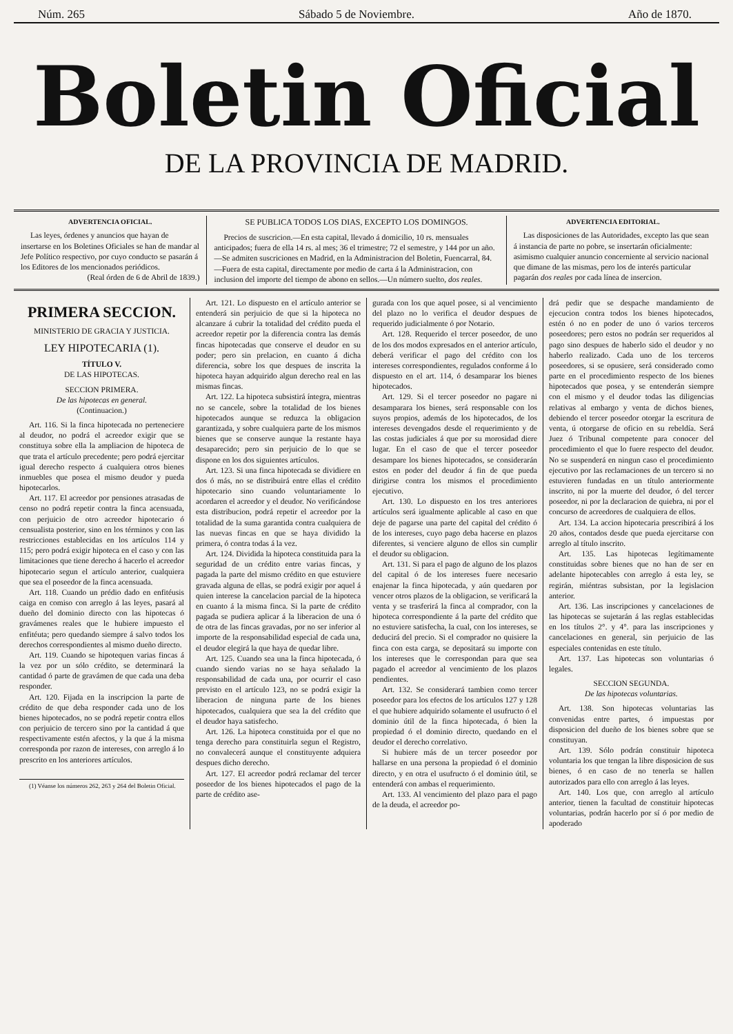Núm. 265 Sábado 5 de Noviembre. Año de 1870.
Boletin Oficial
DE LA PROVINCIA DE MADRID.
ADVERTENCIA OFICIAL.
Las leyes, órdenes y anuncios que hayan de insertarse en los Boletines Oficiales se han de mandar al Jefe Político respectivo, por cuyo conducto se pasarán á los Editores de los mencionados periódicos.
(Real órden de 6 de Abril de 1839.)
SE PUBLICA TODOS LOS DIAS, EXCEPTO LOS DOMINGOS.
Precios de suscricion.—En esta capital, llevado á domicilio, 10 rs. mensuales anticipados; fuera de ella 14 rs. al mes; 36 el trimestre; 72 el semestre, y 144 por un año.—Se admiten suscriciones en Madrid, en la Administracion del Boletin, Fuencarral, 84.—Fuera de esta capital, directamente por medio de carta á la Administracion, con inclusion del importe del tiempo de abono en sellos.—Un número suelto, dos reales.
ADVERTENCIA EDITORIAL.
Las disposiciones de las Autoridades, excepto las que sean á instancia de parte no pobre, se insertarán oficialmente: asimismo cualquier anuncio concerniente al servicio nacional que dimane de las mismas, pero los de interés particular pagarán dos reales por cada línea de insercion.
PRIMERA SECCION.
MINISTERIO DE GRACIA Y JUSTICIA.
LEY HIPOTECARIA (1).
TÍTULO V.
DE LAS HIPOTECAS.
SECCION PRIMERA.
De las hipotecas en general.
(Continuacion.)
Art. 116. Si la finca hipotecada no perteneciere al deudor, no podrá el acreedor exigir que se constituya sobre ella la ampliacion de hipoteca de que trata el artículo precedente; pero podrá ejercitar igual derecho respecto á cualquiera otros bienes inmuebles que posea el mismo deudor y pueda hipotecarlos.
Art. 117. El acreedor por pensiones atrasadas de censo no podrá repetir contra la finca acensuada, con perjuicio de otro acreedor hipotecario ó censualista posterior, sino en los términos y con las restricciones establecidas en los artículos 114 y 115; pero podrá exigir hipoteca en el caso y con las limitaciones que tiene derecho á hacerlo el acreedor hipotecario segun el artículo anterior, cualquiera que sea el poseedor de la finca acensuada.
Art. 118. Cuando un prédio dado en enfitéusis caiga en comiso con arreglo á las leyes, pasará al dueño del dominio directo con las hipotecas ó gravámenes reales que le hubiere impuesto el enfitéuta; pero quedando siempre á salvo todos los derechos correspondientes al mismo dueño directo.
Art. 119. Cuando se hipotequen varias fincas á la vez por un sólo crédito, se determinará la cantidad ó parte de gravámen de que cada una deba responder.
Art. 120. Fijada en la inscripcion la parte de crédito de que deba responder cada uno de los bienes hipotecados, no se podrá repetir contra ellos con perjuicio de tercero sino por la cantidad á que respectivamente estén afectos, y la que á la misma corresponda por razon de intereses, con arreglo á lo prescrito en los anteriores artículos.
(1) Véanse los números 262, 263 y 264 del Boletin Oficial.
Art. 121. Lo dispuesto en el artículo anterior se entenderá sin perjuicio de que si la hipoteca no alcanzare á cubrir la totalidad del crédito pueda el acreedor repetir por la diferencia contra las demás fincas hipotecadas que conserve el deudor en su poder; pero sin prelacion, en cuanto á dicha diferencia, sobre los que despues de inscrita la hipoteca hayan adquirido algun derecho real en las mismas fincas.
Art. 122. La hipoteca subsistirá íntegra, mientras no se cancele, sobre la totalidad de los bienes hipotecados aunque se reduzca la obligacion garantizada, y sobre cualquiera parte de los mismos bienes que se conserve aunque la restante haya desaparecido; pero sin perjuicio de lo que se dispone en los dos siguientes artículos.
Art. 123. Si una finca hipotecada se dividiere en dos ó más, no se distribuirá entre ellas el crédito hipotecario sino cuando voluntariamente lo acordaren el acreedor y el deudor. No verificándose esta distribucion, podrá repetir el acreedor por la totalidad de la suma garantida contra cualquiera de las nuevas fincas en que se haya dividido la primera, ó contra todas á la vez.
Art. 124. Dividida la hipoteca constituida para la seguridad de un crédito entre varias fincas, y pagada la parte del mismo crédito en que estuviere gravada alguna de ellas, se podrá exigir por aquel á quien interese la cancelacion parcial de la hipoteca en cuanto á la misma finca. Si la parte de crédito pagada se pudiera aplicar á la liberacion de una ó de otra de las fincas gravadas, por no ser inferior al importe de la responsabilidad especial de cada una, el deudor elegirá la que haya de quedar libre.
Art. 125. Cuando sea una la finca hipotecada, ó cuando siendo varias no se haya señalado la responsabilidad de cada una, por ocurrir el caso previsto en el artículo 123, no se podrá exigir la liberacion de ninguna parte de los bienes hipotecados, cualquiera que sea la del crédito que el deudor haya satisfecho.
Art. 126. La hipoteca constituida por el que no tenga derecho para constituirla segun el Registro, no convalecerá aunque el constituyente adquiera despues dicho derecho.
Art. 127. El acreedor podrá reclamar del tercer poseedor de los bienes hipotecados el pago de la parte de crédito ase-
gurada con los que aquel posee, si al vencimiento del plazo no lo verifica el deudor despues de requerido judicialmente ó por Notario.
Art. 128. Requerido el tercer poseedor, de uno de los dos modos expresados en el anterior artículo, deberá verificar el pago del crédito con los intereses correspondientes, regulados conforme á lo dispuesto en el art. 114, ó desamparar los bienes hipotecados.
Art. 129. Si el tercer poseedor no pagare ni desamparara los bienes, será responsable con los suyos propios, además de los hipotecados, de los intereses devengados desde el requerimiento y de las costas judiciales á que por su morosidad diere lugar. En el caso de que el tercer poseedor desampare los bienes hipotecados, se considerarán estos en poder del deudor á fin de que pueda dirigirse contra los mismos el procedimiento ejecutivo.
Art. 130. Lo dispuesto en los tres anteriores artículos será igualmente aplicable al caso en que deje de pagarse una parte del capital del crédito ó de los intereses, cuyo pago deba hacerse en plazos diferentes, si venciere alguno de ellos sin cumplir el deudor su obligacion.
Art. 131. Si para el pago de alguno de los plazos del capital ó de los intereses fuere necesario enajenar la finca hipotecada, y aún quedaren por vencer otros plazos de la obligacion, se verificará la venta y se trasferirá la finca al comprador, con la hipoteca correspondiente á la parte del crédito que no estuviere satisfecha, la cual, con los intereses, se deducirá del precio. Si el comprador no quisiere la finca con esta carga, se depositará su importe con los intereses que le correspondan para que sea pagado el acreedor al vencimiento de los plazos pendientes.
Art. 132. Se considerará tambien como tercer poseedor para los efectos de los artículos 127 y 128 el que hubiere adquirido solamente el usufructo ó el dominio útil de la finca hipotecada, ó bien la propiedad ó el dominio directo, quedando en el deudor el derecho correlativo.
Si hubiere más de un tercer poseedor por hallarse en una persona la propiedad ó el dominio directo, y en otra el usufructo ó el dominio útil, se entenderá con ambas el requerimiento.
Art. 133. Al vencimiento del plazo para el pago de la deuda, el acreedor po-
drá pedir que se despache mandamiento de ejecucion contra todos los bienes hipotecados, estén ó no en poder de uno ó varios terceros poseedores; pero estos no podrán ser requeridos al pago sino despues de haberlo sido el deudor y no haberlo realizado. Cada uno de los terceros poseedores, si se opusiere, será considerado como parte en el procedimiento respecto de los bienes hipotecados que posea, y se entenderán siempre con el mismo y el deudor todas las diligencias relativas al embargo y venta de dichos bienes, debiendo el tercer poseedor otorgar la escritura de venta, ú otorgarse de oficio en su rebeldía. Será Juez ó Tribunal competente para conocer del procedimiento el que lo fuere respecto del deudor. No se suspenderá en ningun caso el procedimiento ejecutivo por las reclamaciones de un tercero si no estuvieren fundadas en un título anteriormente inscrito, ni por la muerte del deudor, ó del tercer poseedor, ni por la declaracion de quiebra, ni por el concurso de acreedores de cualquiera de ellos.
Art. 134. La accion hipotecaria prescribirá á los 20 años, contados desde que pueda ejercitarse con arreglo al título inscrito.
Art. 135. Las hipotecas legítimamente constituidas sobre bienes que no han de ser en adelante hipotecables con arreglo á esta ley, se regirán, miéntras subsistan, por la legislacion anterior.
Art. 136. Las inscripciones y cancelaciones de las hipotecas se sujetarán á las reglas establecidas en los títulos 2°. y 4°. para las inscripciones y cancelaciones en general, sin perjuicio de las especiales contenidas en este título.
Art. 137. Las hipotecas son voluntarias ó legales.
SECCION SEGUNDA.
De las hipotecas voluntarias.
Art. 138. Son hipotecas voluntarias las convenidas entre partes, ó impuestas por disposicion del dueño de los bienes sobre que se constituyan.
Art. 139. Sólo podrán constituir hipoteca voluntaria los que tengan la libre disposicion de sus bienes, ó en caso de no tenerla se hallen autorizados para ello con arreglo á las leyes.
Art. 140. Los que, con arreglo al artículo anterior, tienen la facultad de constituir hipotecas voluntarias, podrán hacerlo por sí ó por medio de apoderado